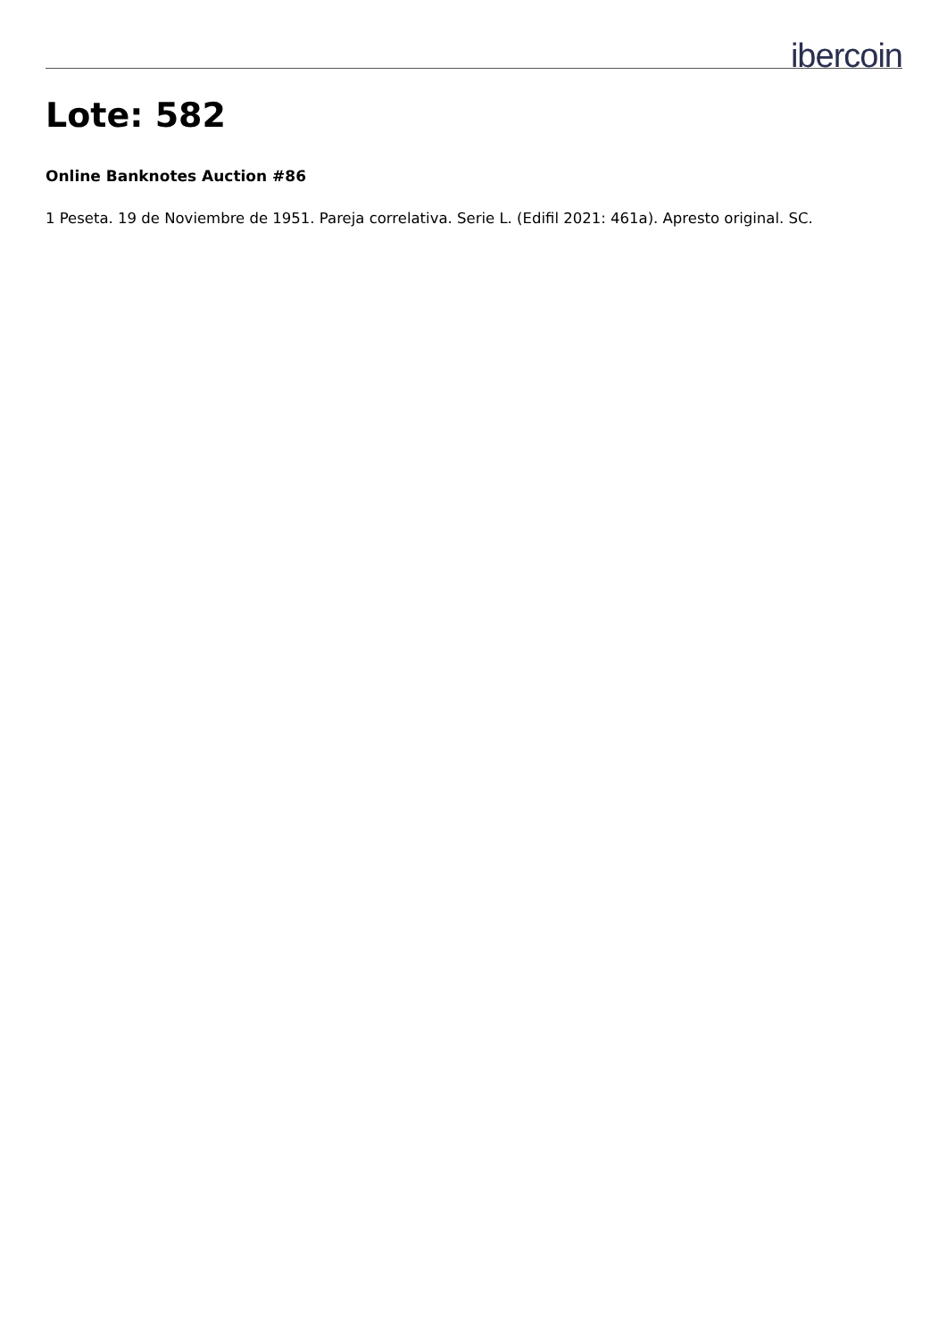ibercoin
Lote: 582
Online Banknotes Auction #86
1 Peseta. 19 de Noviembre de 1951. Pareja correlativa. Serie L. (Edifil 2021: 461a). Apresto original. SC.